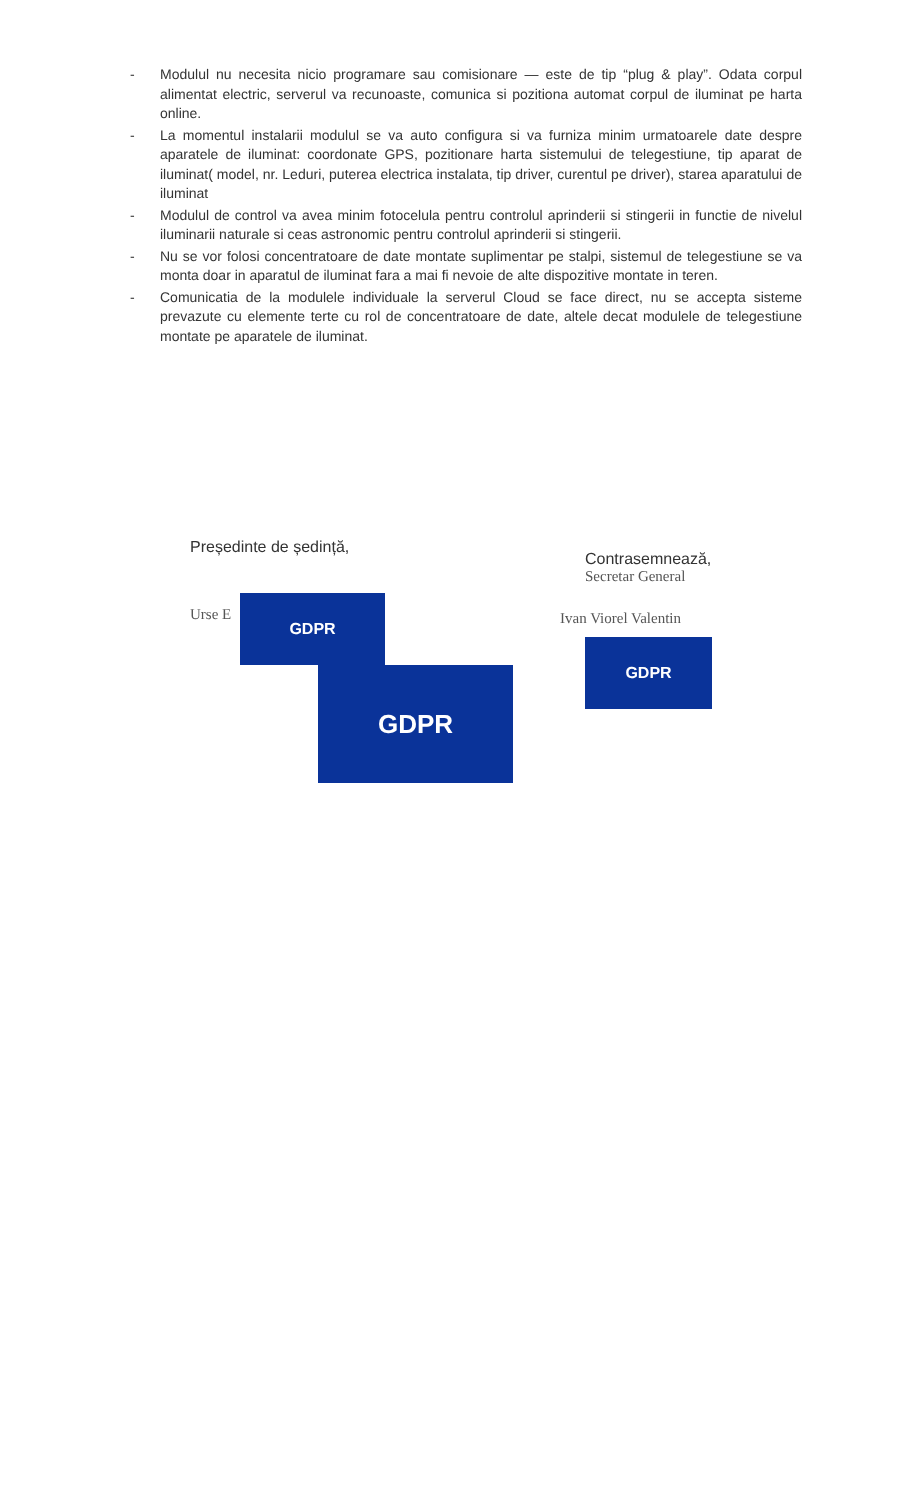- Modulul nu necesita nicio programare sau comisionare — este de tip “plug & play”. Odata corpul alimentat electric, serverul va recunoaste, comunica si pozitiona automat corpul de iluminat pe harta online.
- La momentul instalarii modulul se va auto configura si va furniza minim urmatoarele date despre aparatele de iluminat: coordonate GPS, pozitionare harta sistemului de telegestiune, tip aparat de iluminat( model, nr. Leduri, puterea electrica instalata, tip driver, curentul pe driver), starea aparatului de iluminat
- Modulul de control va avea minim fotocelula pentru controlul aprinderii si stingerii in functie de nivelul iluminarii naturale si ceas astronomic pentru controlul aprinderii si stingerii.
- Nu se vor folosi concentratoare de date montate suplimentar pe stalpi, sistemul de telegestiune se va monta doar in aparatul de iluminat fara a mai fi nevoie de alte dispozitive montate in teren.
- Comunicatia de la modulele individuale la serverul Cloud se face direct, nu se accepta sisteme prevazute cu elemente terte cu rol de concentratoare de date, altele decat modulele de telegestiune montate pe aparatele de iluminat.
Președinte de ședință,
Urse E
GDPR
GDPR
Contrasemnează,
Secretar General
Ivan Viorel Valentin
GDPR